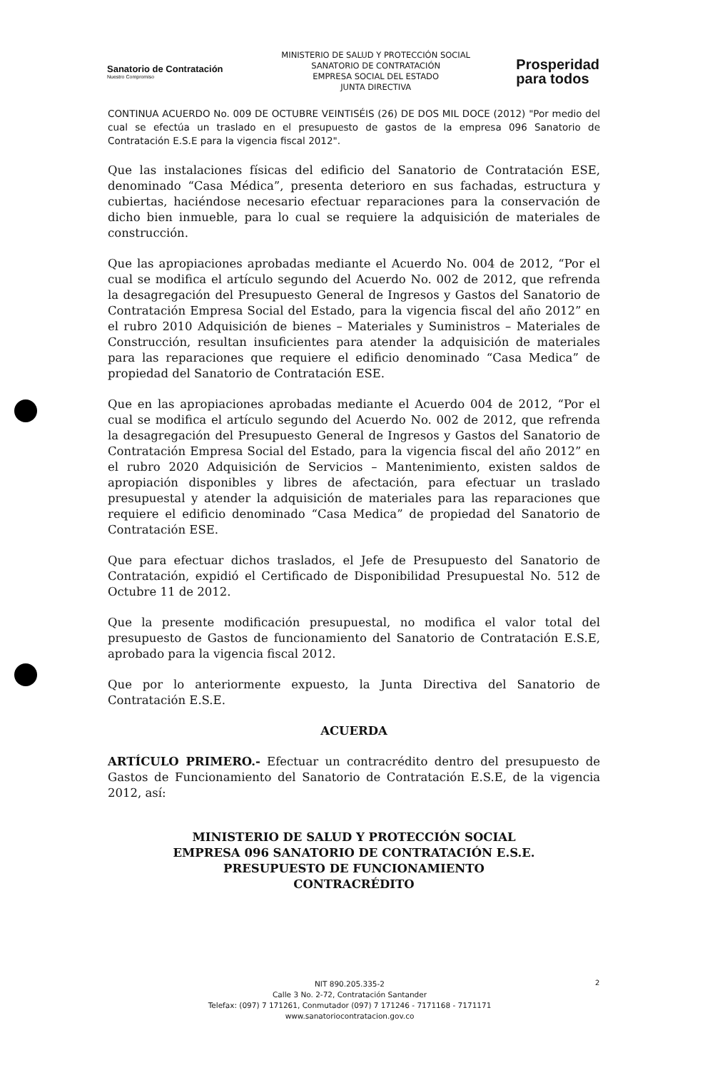Sanatorio de Contratación
Nuestro Compromiso
MINISTERIO DE SALUD Y PROTECCIÓN SOCIAL
SANATORIO DE CONTRATACIÓN
EMPRESA SOCIAL DEL ESTADO
JUNTA DIRECTIVA
Prosperidad
para todos
CONTINUA ACUERDO No. 009 DE OCTUBRE VEINTISÉIS (26) DE DOS MIL DOCE (2012) "Por medio del cual se efectúa un traslado en el presupuesto de gastos de la empresa 096 Sanatorio de Contratación E.S.E para la vigencia fiscal 2012".
Que las instalaciones físicas del edificio del Sanatorio de Contratación ESE, denominado “Casa Médica”, presenta deterioro en sus fachadas, estructura y cubiertas, haciéndose necesario efectuar reparaciones para la conservación de dicho bien inmueble, para lo cual se requiere la adquisición de materiales de construcción.
Que las apropiaciones aprobadas mediante el Acuerdo No. 004 de 2012, “Por el cual se modifica el artículo segundo del Acuerdo No. 002 de 2012, que refrenda la desagregación del Presupuesto General de Ingresos y Gastos del Sanatorio de Contratación Empresa Social del Estado, para la vigencia fiscal del año 2012” en el rubro 2010 Adquisición de bienes – Materiales y Suministros – Materiales de Construcción, resultan insuficientes para atender la adquisición de materiales para las reparaciones que requiere el edificio denominado “Casa Medica” de propiedad del Sanatorio de Contratación ESE.
Que en las apropiaciones aprobadas mediante el Acuerdo 004 de 2012, “Por el cual se modifica el artículo segundo del Acuerdo No. 002 de 2012, que refrenda la desagregación del Presupuesto General de Ingresos y Gastos del Sanatorio de Contratación Empresa Social del Estado, para la vigencia fiscal del año 2012” en el rubro 2020 Adquisición de Servicios – Mantenimiento, existen saldos de apropiación disponibles y libres de afectación, para efectuar un traslado presupuestal y atender la adquisición de materiales para las reparaciones que requiere el edificio denominado “Casa Medica” de propiedad del Sanatorio de Contratación ESE.
Que para efectuar dichos traslados, el Jefe de Presupuesto del Sanatorio de Contratación, expidió el Certificado de Disponibilidad Presupuestal No. 512 de Octubre 11 de 2012.
Que la presente modificación presupuestal, no modifica el valor total del presupuesto de Gastos de funcionamiento del Sanatorio de Contratación E.S.E, aprobado para la vigencia fiscal 2012.
Que por lo anteriormente expuesto, la Junta Directiva del Sanatorio de Contratación E.S.E.
ACUERDA
ARTÍCULO PRIMERO.- Efectuar un contracrédito dentro del presupuesto de Gastos de Funcionamiento del Sanatorio de Contratación E.S.E, de la vigencia 2012, así:
MINISTERIO DE SALUD Y PROTECCIÓN SOCIAL
EMPRESA 096 SANATORIO DE CONTRATACIÓN E.S.E.
PRESUPUESTO DE FUNCIONAMIENTO
CONTRACRÉDITO
NIT 890.205.335-2
Calle 3 No. 2-72, Contratación Santander
Telefax: (097) 7 171261, Conmutador (097) 7 171246 - 7171168 - 7171171
www.sanatoriocontratacion.gov.co
2